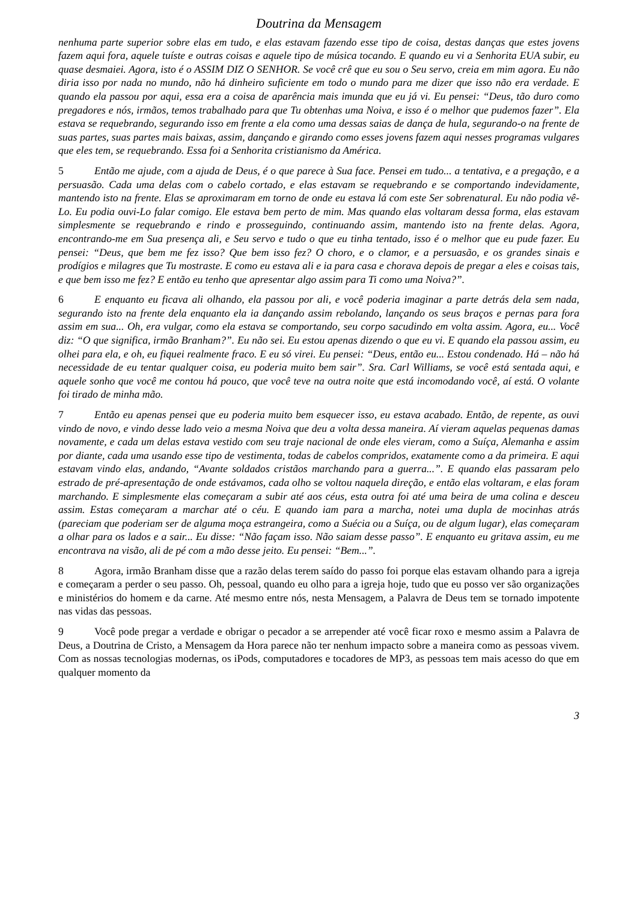Doutrina da Mensagem
nenhuma parte superior sobre elas em tudo, e elas estavam fazendo esse tipo de coisa, destas danças que estes jovens fazem aqui fora, aquele tuíste e outras coisas e aquele tipo de música tocando. E quando eu vi a Senhorita EUA subir, eu quase desmaiei. Agora, isto é o ASSIM DIZ O SENHOR. Se você crê que eu sou o Seu servo, creia em mim agora. Eu não diria isso por nada no mundo, não há dinheiro suficiente em todo o mundo para me dizer que isso não era verdade. E quando ela passou por aqui, essa era a coisa de aparência mais imunda que eu já vi. Eu pensei: “Deus, tão duro como pregadores e nós, irmãos, temos trabalhado para que Tu obtenhas uma Noiva, e isso é o melhor que pudemos fazer”. Ela estava se requebrando, segurando isso em frente a ela como uma dessas saias de dança de hula, segurando-o na frente de suas partes, suas partes mais baixas, assim, dançando e girando como esses jovens fazem aqui nesses programas vulgares que eles tem, se requebrando. Essa foi a Senhorita cristianismo da América.
5 Então me ajude, com a ajuda de Deus, é o que parece à Sua face. Pensei em tudo... a tentativa, e a pregação, e a persuasão. Cada uma delas com o cabelo cortado, e elas estavam se requebrando e se comportando indevidamente, mantendo isto na frente. Elas se aproximaram em torno de onde eu estava lá com este Ser sobrenatural. Eu não podia vê-Lo. Eu podia ouvi-Lo falar comigo. Ele estava bem perto de mim. Mas quando elas voltaram dessa forma, elas estavam simplesmente se requebrando e rindo e prosseguindo, continuando assim, mantendo isto na frente delas. Agora, encontrando-me em Sua presença ali, e Seu servo e tudo o que eu tinha tentado, isso é o melhor que eu pude fazer. Eu pensei: “Deus, que bem me fez isso? Que bem isso fez? O choro, e o clamor, e a persuasão, e os grandes sinais e prodígios e milagres que Tu mostraste. E como eu estava ali e ia para casa e chorava depois de pregar a eles e coisas tais, e que bem isso me fez? E então eu tenho que apresentar algo assim para Ti como uma Noiva?”.
6 E enquanto eu ficava ali olhando, ela passou por ali, e você poderia imaginar a parte detrás dela sem nada, segurando isto na frente dela enquanto ela ia dançando assim rebolando, lançando os seus braços e pernas para fora assim em sua... Oh, era vulgar, como ela estava se comportando, seu corpo sacudindo em volta assim. Agora, eu... Você diz: “O que significa, irmão Branham?”. Eu não sei. Eu estou apenas dizendo o que eu vi. E quando ela passou assim, eu olhei para ela, e oh, eu fiquei realmente fraco. E eu só virei. Eu pensei: “Deus, então eu... Estou condenado. Há – não há necessidade de eu tentar qualquer coisa, eu poderia muito bem sair”. Sra. Carl Williams, se você está sentada aqui, e aquele sonho que você me contou há pouco, que você teve na outra noite que está incomodando você, aí está. O volante foi tirado de minha mão.
7 Então eu apenas pensei que eu poderia muito bem esquecer isso, eu estava acabado. Então, de repente, as ouvi vindo de novo, e vindo desse lado veio a mesma Noiva que deu a volta dessa maneira. Aí vieram aquelas pequenas damas novamente, e cada um delas estava vestido com seu traje nacional de onde eles vieram, como a Suíça, Alemanha e assim por diante, cada uma usando esse tipo de vestimenta, todas de cabelos compridos, exatamente como a da primeira. E aqui estavam vindo elas, andando, “Avante soldados cristãos marchando para a guerra...”. E quando elas passaram pelo estrado de pré-apresentação de onde estávamos, cada olho se voltou naquela direção, e então elas voltaram, e elas foram marchando. E simplesmente elas começaram a subir até aos céus, esta outra foi até uma beira de uma colina e desceu assim. Estas começaram a marchar até o céu. E quando iam para a marcha, notei uma dupla de mocinhas atrás (pareciam que poderiam ser de alguma moça estrangeira, como a Suécia ou a Suíça, ou de algum lugar), elas começaram a olhar para os lados e a sair... Eu disse: “Não façam isso. Não saiam desse passo”. E enquanto eu gritava assim, eu me encontrava na visão, ali de pé com a mão desse jeito. Eu pensei: “Bem...”.
8 Agora, irmão Branham disse que a razão delas terem saído do passo foi porque elas estavam olhando para a igreja e começaram a perder o seu passo. Oh, pessoal, quando eu olho para a igreja hoje, tudo que eu posso ver são organizações e ministérios do homem e da carne. Até mesmo entre nós, nesta Mensagem, a Palavra de Deus tem se tornado impotente nas vidas das pessoas.
9 Você pode pregar a verdade e obrigar o pecador a se arrepender até você ficar roxo e mesmo assim a Palavra de Deus, a Doutrina de Cristo, a Mensagem da Hora parece não ter nenhum impacto sobre a maneira como as pessoas vivem. Com as nossas tecnologias modernas, os iPods, computadores e tocadores de MP3, as pessoas tem mais acesso do que em qualquer momento da
3